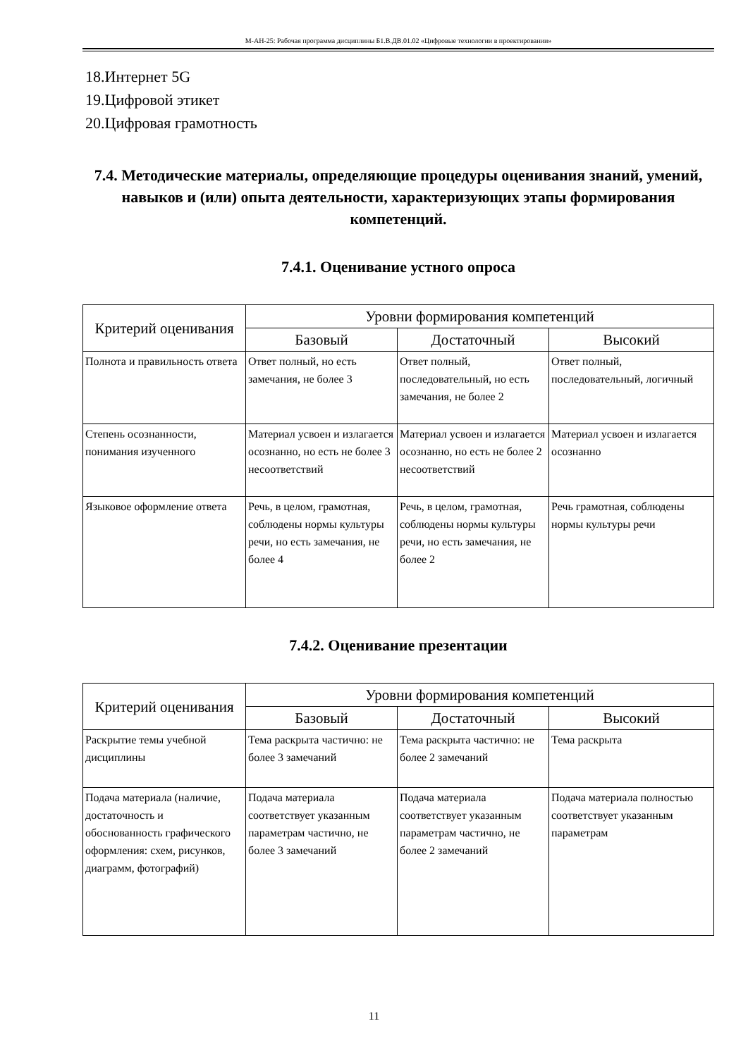М-АН-25: Рабочая программа дисциплины Б1.В.ДВ.01.02 «Цифровые технологии в проектировании»
18.Интернет 5G
19.Цифровой этикет
20.Цифровая грамотность
7.4. Методические материалы, определяющие процедуры оценивания знаний, умений, навыков и (или) опыта деятельности, характеризующих этапы формирования компетенций.
7.4.1. Оценивание устного опроса
| Критерий оценивания | Уровни формирования компетенций | | |
| --- | --- | --- | --- |
| | Базовый | Достаточный | Высокий |
| Полнота и правильность ответа | Ответ полный, но есть замечания, не более 3 | Ответ полный, последовательный, но есть замечания, не более 2 | Ответ полный, последовательный, логичный |
| Степень осознанности, понимания изученного | Материал усвоен и излагается осознанно, но есть не более 3 несоответствий | Материал усвоен и излагается осознанно, но есть не более 2 несоответствий | Материал усвоен и излагается осознанно |
| Языковое оформление ответа | Речь, в целом, грамотная, соблюдены нормы культуры речи, но есть замечания, не более 4 | Речь, в целом, грамотная, соблюдены нормы культуры речи, но есть замечания, не более 2 | Речь грамотная, соблюдены нормы культуры речи |
7.4.2. Оценивание презентации
| Критерий оценивания | Уровни формирования компетенций | | |
| --- | --- | --- | --- |
| | Базовый | Достаточный | Высокий |
| Раскрытие темы учебной дисциплины | Тема раскрыта частично: не более 3 замечаний | Тема раскрыта частично: не более 2 замечаний | Тема раскрыта |
| Подача материала (наличие, достаточность и обоснованность графического оформления: схем, рисунков, диаграмм, фотографий) | Подача материала соответствует указанным параметрам частично, не более 3 замечаний | Подача материала соответствует указанным параметрам частично, не более 2 замечаний | Подача материала полностью соответствует указанным параметрам |
11